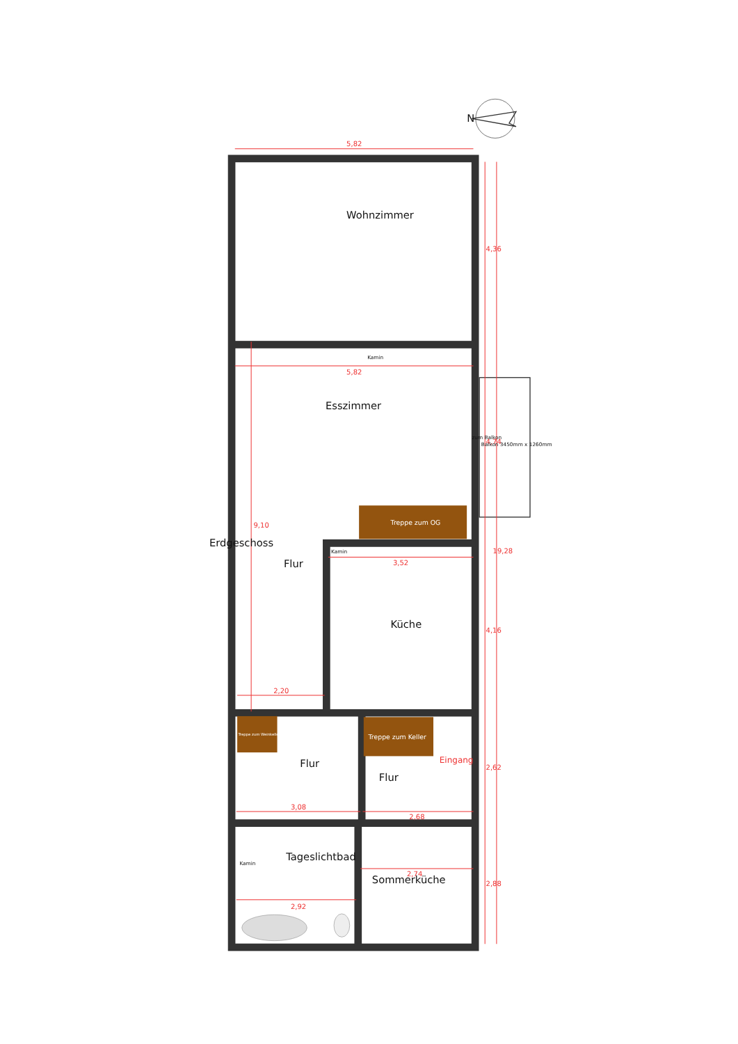N
5,82
Wohnzimmer
4,36
Kamin
5,82
Esszimmer
zum Balkon
4,74
Balkon 3450mm x 1260mm
Treppe zum OG
9,10
Erdgeschoss
19,28
Flur
Kamin
3,52
Küche
4,16
2,20
Treppe zum Weinkeller
Treppe zum Keller
Eingang
Flur
Flur
2,62
3,08
2,68
Tageslichtbad
Kamin
Sommerküche
2,74
2,88
2,92